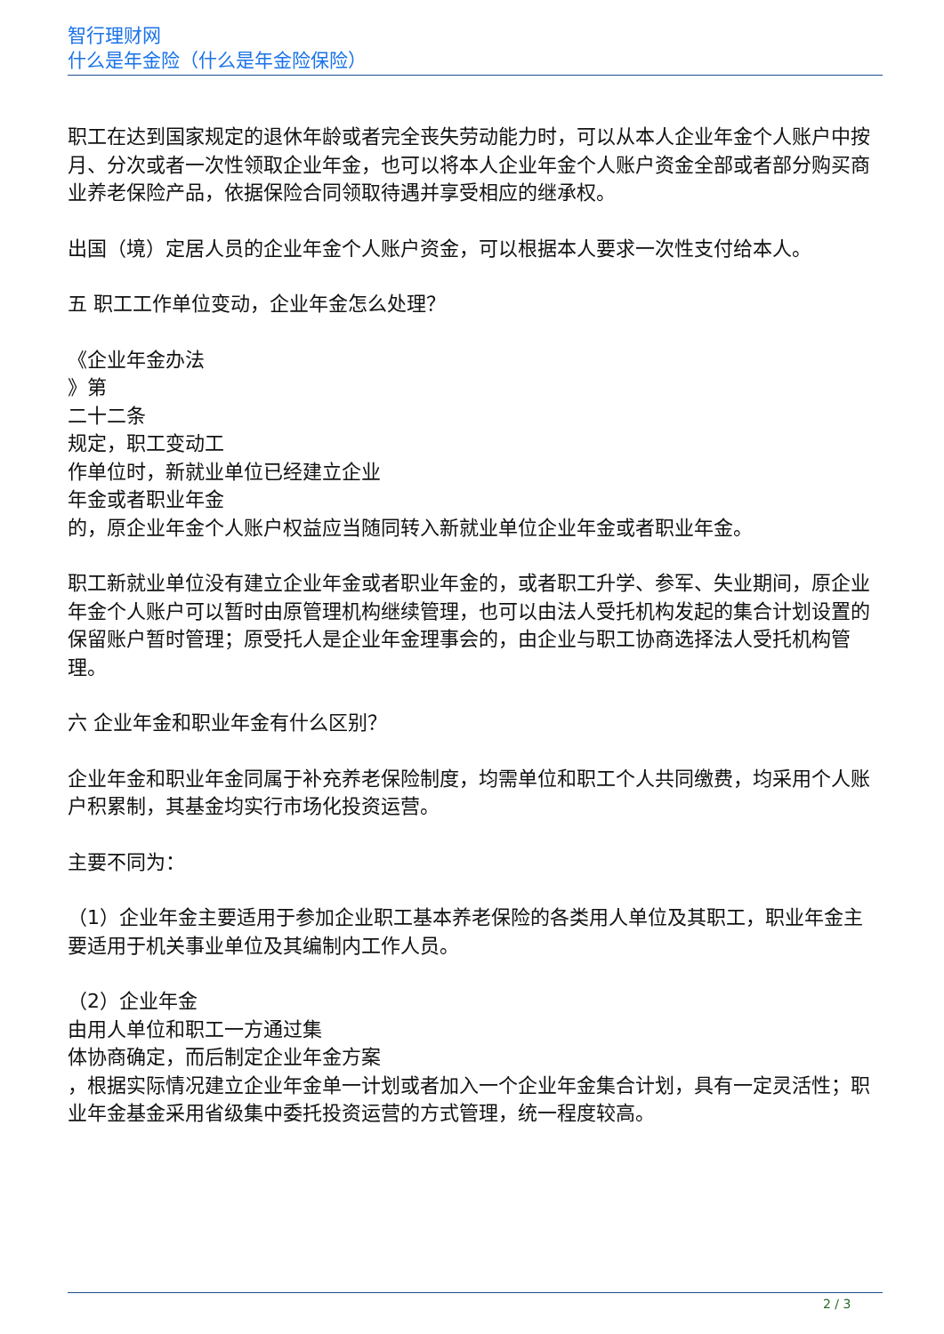智行理财网
什么是年金险（什么是年金险保险）
职工在达到国家规定的退休年龄或者完全丧失劳动能力时，可以从本人企业年金个人账户中按月、分次或者一次性领取企业年金，也可以将本人企业年金个人账户资金全部或者部分购买商业养老保险产品，依据保险合同领取待遇并享受相应的继承权。
出国（境）定居人员的企业年金个人账户资金，可以根据本人要求一次性支付给本人。
五 职工工作单位变动，企业年金怎么处理？
《企业年金办法
》第
二十二条
规定，职工变动工
作单位时，新就业单位已经建立企业
年金或者职业年金
的，原企业年金个人账户权益应当随同转入新就业单位企业年金或者职业年金。
职工新就业单位没有建立企业年金或者职业年金的，或者职工升学、参军、失业期间，原企业年金个人账户可以暂时由原管理机构继续管理，也可以由法人受托机构发起的集合计划设置的保留账户暂时管理；原受托人是企业年金理事会的，由企业与职工协商选择法人受托机构管理。
六 企业年金和职业年金有什么区别？
企业年金和职业年金同属于补充养老保险制度，均需单位和职工个人共同缴费，均采用个人账户积累制，其基金均实行市场化投资运营。
主要不同为：
（1）企业年金主要适用于参加企业职工基本养老保险的各类用人单位及其职工，职业年金主要适用于机关事业单位及其编制内工作人员。
（2）企业年金
由用人单位和职工一方通过集
体协商确定，而后制定企业年金方案
，根据实际情况建立企业年金单一计划或者加入一个企业年金集合计划，具有一定灵活性；职业年金基金采用省级集中委托投资运营的方式管理，统一程度较高。
2 / 3